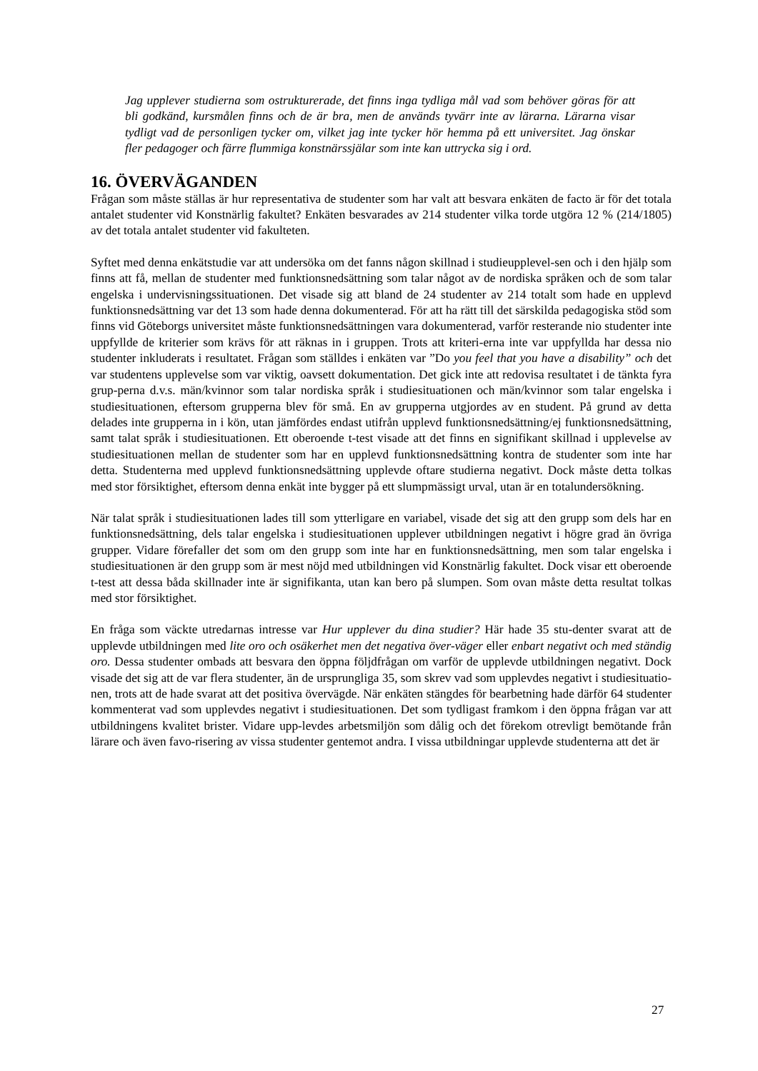Jag upplever studierna som ostrukturerade, det finns inga tydliga mål vad som behöver göras för att bli godkänd, kursmålen finns och de är bra, men de används tyvärr inte av lärarna. Lärarna visar tydligt vad de personligen tycker om, vilket jag inte tycker hör hemma på ett universitet. Jag önskar fler pedagoger och färre flummiga konstnärssjälar som inte kan uttrycka sig i ord.
16. ÖVERVÄGANDEN
Frågan som måste ställas är hur representativa de studenter som har valt att besvara enkäten de facto är för det totala antalet studenter vid Konstnärlig fakultet? Enkäten besvarades av 214 studenter vilka torde utgöra 12 % (214/1805) av det totala antalet studenter vid fakulteten.
Syftet med denna enkätstudie var att undersöka om det fanns någon skillnad i studieupplevel-sen och i den hjälp som finns att få, mellan de studenter med funktionsnedsättning som talar något av de nordiska språken och de som talar engelska i undervisningssituationen. Det visade sig att bland de 24 studenter av 214 totalt som hade en upplevd funktionsnedsättning var det 13 som hade denna dokumenterad. För att ha rätt till det särskilda pedagogiska stöd som finns vid Göteborgs universitet måste funktionsnedsättningen vara dokumenterad, varför resterande nio studenter inte uppfyllde de kriterier som krävs för att räknas in i gruppen. Trots att kriteri-erna inte var uppfyllda har dessa nio studenter inkluderats i resultatet. Frågan som ställdes i enkäten var ”Do you feel that you have a disability” och det var studentens upplevelse som var viktig, oavsett dokumentation. Det gick inte att redovisa resultatet i de tänkta fyra grup-perna d.v.s. män/kvinnor som talar nordiska språk i studiesituationen och män/kvinnor som talar engelska i studiesituationen, eftersom grupperna blev för små. En av grupperna utgjordes av en student. På grund av detta delades inte grupperna in i kön, utan jämfördes endast utifrån upplevd funktionsnedsättning/ej funktionsnedsättning, samt talat språk i studiesituationen. Ett oberoende t-test visade att det finns en signifikant skillnad i upplevelse av studiesituationen mellan de studenter som har en upplevd funktionsnedsättning kontra de studenter som inte har detta. Studenterna med upplevd funktionsnedsättning upplevde oftare studierna negativt. Dock måste detta tolkas med stor försiktighet, eftersom denna enkät inte bygger på ett slumpmässigt urval, utan är en totalundersökning.
När talat språk i studiesituationen lades till som ytterligare en variabel, visade det sig att den grupp som dels har en funktionsnedsättning, dels talar engelska i studiesituationen upplever utbildningen negativt i högre grad än övriga grupper. Vidare förefaller det som om den grupp som inte har en funktionsnedsättning, men som talar engelska i studiesituationen är den grupp som är mest nöjd med utbildningen vid Konstnärlig fakultet. Dock visar ett oberoende t-test att dessa båda skillnader inte är signifikanta, utan kan bero på slumpen. Som ovan måste detta resultat tolkas med stor försiktighet.
En fråga som väckte utredarnas intresse var Hur upplever du dina studier? Här hade 35 stu-denter svarat att de upplevde utbildningen med lite oro och osäkerhet men det negativa över-väger eller enbart negativt och med ständig oro. Dessa studenter ombads att besvara den öppna följdfrågan om varför de upplevde utbildningen negativt. Dock visade det sig att de var flera studenter, än de ursprungliga 35, som skrev vad som upplevdes negativt i studiesituatio-nen, trots att de hade svarat att det positiva övervägde. När enkäten stängdes för bearbetning hade därför 64 studenter kommenterat vad som upplevdes negativt i studiesituationen. Det som tydligast framkom i den öppna frågan var att utbildningens kvalitet brister. Vidare upp-levdes arbetsmiljön som dålig och det förekom otrevligt bemötande från lärare och även favo-risering av vissa studenter gentemot andra. I vissa utbildningar upplevde studenterna att det är
27